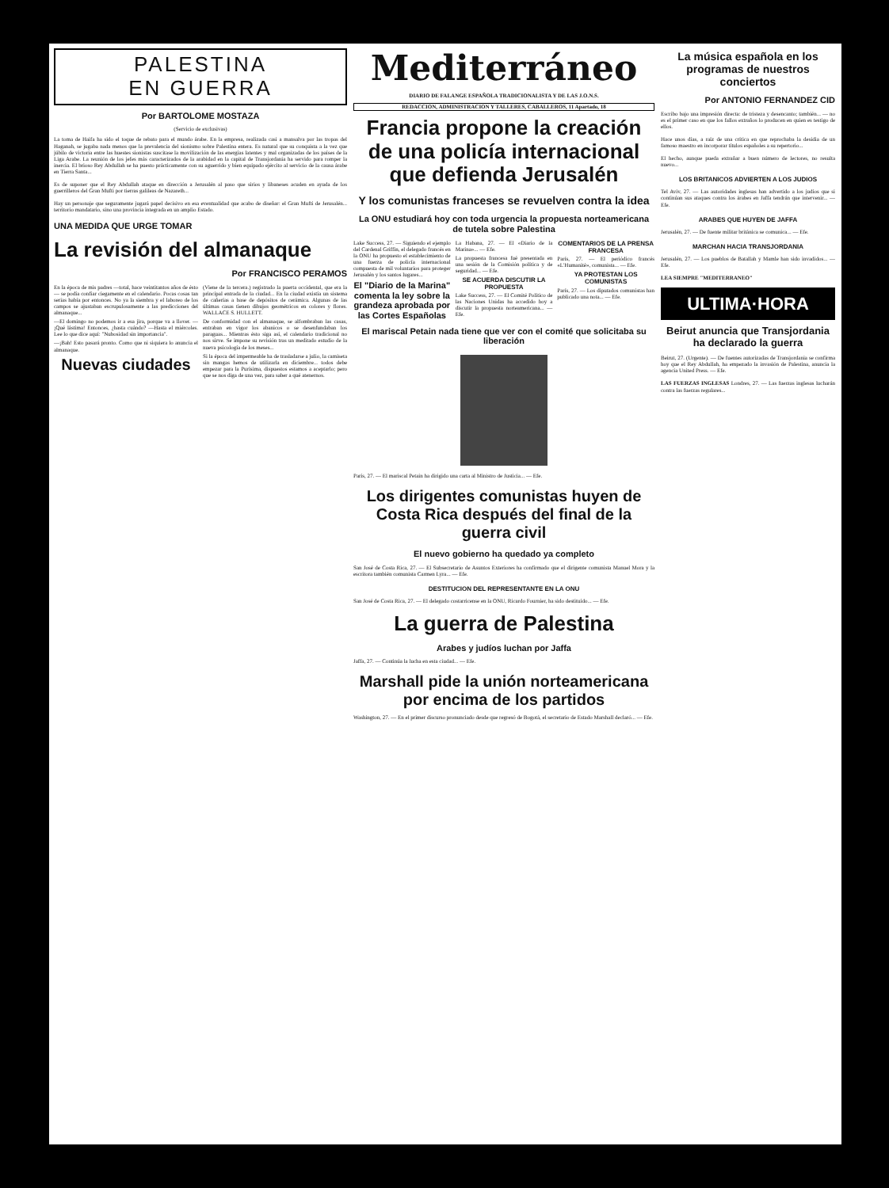PALESTINA
EN GUERRA
Por BARTOLOME MOSTAZA
(Servicio de exclusivas)
La toma de Haifa ha sido el toque de rebato para el mundo árabe. En la empresa, realizada casi a mansalva por las tropas del Haganah, se jugaba nada menos que la prevalencia del sionismo sobre Palestina entera. Es natural que su conquista a la vez que júbilo de victoria entre las huestes sionistas suscitase la movilización de las energías latentes y mal organizadas de los países de la Liga Arabe. La reunión de los jefes más caracterizados de la arabidad en la capital de Transjordania ha servido para romper la inercia. El brioso Rey Abdullah se ha puesto prácticamente con su aguerrido y bien equipado ejército al servicio de la causa árabe en Tierra Santa...
Es de suponer que el Rey Abdullah ataque en dirección a Jerusalén al paso que sirios y libaneses acuden en ayuda de los guerrilleros del Gran Mufti por tierras galileas de Nazareth...
Hay un personaje que seguramente jugará papel decisivo en esa eventualidad que acabo de diseñar: el Gran Mufti de Jerusalén... territorio mandatario, sino una provincia integrada en un amplio Estado.
UNA MEDIDA QUE URGE TOMAR
La revisión del almanaque
Por FRANCISCO PERAMOS
En la época de mis padres —total, hace veintitantos años de ésto— se podía confiar ciegamente en el calendario. Pocas cosas tan serias había por entonces. No ya la siembra y el laboreo de los campos se ajustaban escrupulosamente a las predicciones del almanaque...
—El domingo no podemos ir a esa jira, porque va a llover. —¡Qué lástima! Entonces, ¿hasta cuándo? —Hasta el miércoles. Lee lo que dice aquí: "Nubosidad sin importancia".
—¡Bah! Esto pasará pronto. Como que ni siquiera lo anuncia el almanaque.
Nuevas ciudades
(Viene de la tercera.) registrado la puerta occidental, que era la principal entrada de la ciudad... En la ciudad existía un sistema de cañerías a base de depósitos de cerámica. Algunas de las últimas casas tienen dibujos geométricos en colores y flores. WALLACE S. HULLETT.
De conformidad con el almanaque, se alfombraban las casas, entraban en vigor los abanicos o se desenfundaban los paraguas... Mientras ésto siga así, el calendario tradicional no nos sirve. Se impone su revisión tras un meditado estudio de la nueva psicología de los meses...
Si la época del impermeable ha de trasladarse a julio, la camiseta sin mangas hemos de utilizarla en diciembre... todos debe empezar para la Purísima, dispuestos estamos a aceptarlo; pero que se nos diga de una vez, para saber a qué atenernos.
Mediterráneo
DIARIO DE FALANGE ESPAÑOLA TRADICIONALISTA Y DE LAS J.O.N.S.
REDACCION, ADMINISTRACION Y TALLERES, CABALLEROS, 11 Apartado, 18
Francia propone la creación de una policía internacional que defienda Jerusalén
Y los comunistas franceses se revuelven contra la idea
La ONU estudiará hoy con toda urgencia la propuesta norteamericana de tutela sobre Palestina
Lake Success, 27. — Siguiendo el ejemplo del Cardenal Griffin, el delegado francés en la ONU ha propuesto el establecimiento de una fuerza de policía internacional compuesta de mil voluntarios para proteger Jerusalén y los santos lugares...
El "Diario de la Marina" comenta la ley sobre la grandeza aprobada por las Cortes Españolas
La Habana, 27. — El «Diario de la Marina»... — Efe.
La propuesta francesa fué presentada en una sesión de la Comisión política y de seguridad... — Efe.
SE ACUERDA DISCUTIR LA PROPUESTA
Lake Success, 27. — El Comité Político de las Naciones Unidas ha accedido hoy a discutir la propuesta norteamericana... — Efe.
COMENTARIOS DE LA PRENSA FRANCESA
París, 27. — El periódico francés «L'Humanité», comunista... — Efe.
YA PROTESTAN LOS COMUNISTAS
París, 27. — Los diputados comunistas han publicado una nota... — Efe.
El mariscal Petain nada tiene que ver con el comité que solicitaba su liberación
París, 27. — El mariscal Petain ha dirigido una carta al Ministro de Justicia... — Efe.
Los dirigentes comunistas huyen de Costa Rica después del final de la guerra civil
El nuevo gobierno ha quedado ya completo
San José de Costa Rica, 27. — El Subsecretario de Asuntos Exteriores ha confirmado que el dirigente comunista Manuel Mora y la escritora también comunista Carmen Lyra... — Efe.
DESTITUCION DEL REPRESENTANTE EN LA ONU
San José de Costa Rica, 27. — El delegado costarricense en la ONU, Ricardo Fournier, ha sido destituído... — Efe.
La guerra de Palestina
Arabes y judíos luchan por Jaffa
Jaffa, 27. — Continúa la lucha en esta ciudad... — Efe.
Marshall pide la unión norteamericana por encima de los partidos
Washington, 27. — En el primer discurso pronunciado desde que regresó de Bogotá, el secretario de Estado Marshall declaró... — Efe.
La música española en los programas de nuestros conciertos
Por ANTONIO FERNANDEZ CID
Escribo bajo una impresión directa: de tristeza y desencanto; también... — no es el primer caso en que los fallos extraños lo producen en quien es testigo de ellos.
Hace unos días, a raíz de una crítica en que reprochaba la desidia de un famoso maestro en incorporar títulos españoles a su repertorio...
El hecho, aunque pueda extrañar a buen número de lectores, no resulta nuevo...
LOS BRITANICOS ADVIERTEN A LOS JUDIOS
Tel Aviv, 27. — Las autoridades inglesas han advertido a los judíos que si continúan sus ataques contra los árabes en Jaffa tendrán que intervenir... — Efe.
ARABES QUE HUYEN DE JAFFA
Jerusalén, 27. — De fuente militar británica se comunica... — Efe.
MARCHAN HACIA TRANSJORDANIA
Jerusalén, 27. — Los pueblos de Batallah y Mamle han sido invadidos... — Efe.
LEA SIEMPRE "MEDITERRANEO"
ULTIMA·HORA
Beirut anuncia que Transjordania ha declarado la guerra
Beirut, 27. (Urgente). — De fuentes autorizadas de Transjordania se confirma hoy que el Rey Abdullah, ha empezado la invasión de Palestina, anuncia la agencia United Press. — Efe.
LAS FUERZAS INGLESAS Londres, 27. — Las fuerzas inglesas lucharán contra las fuerzas regulares...